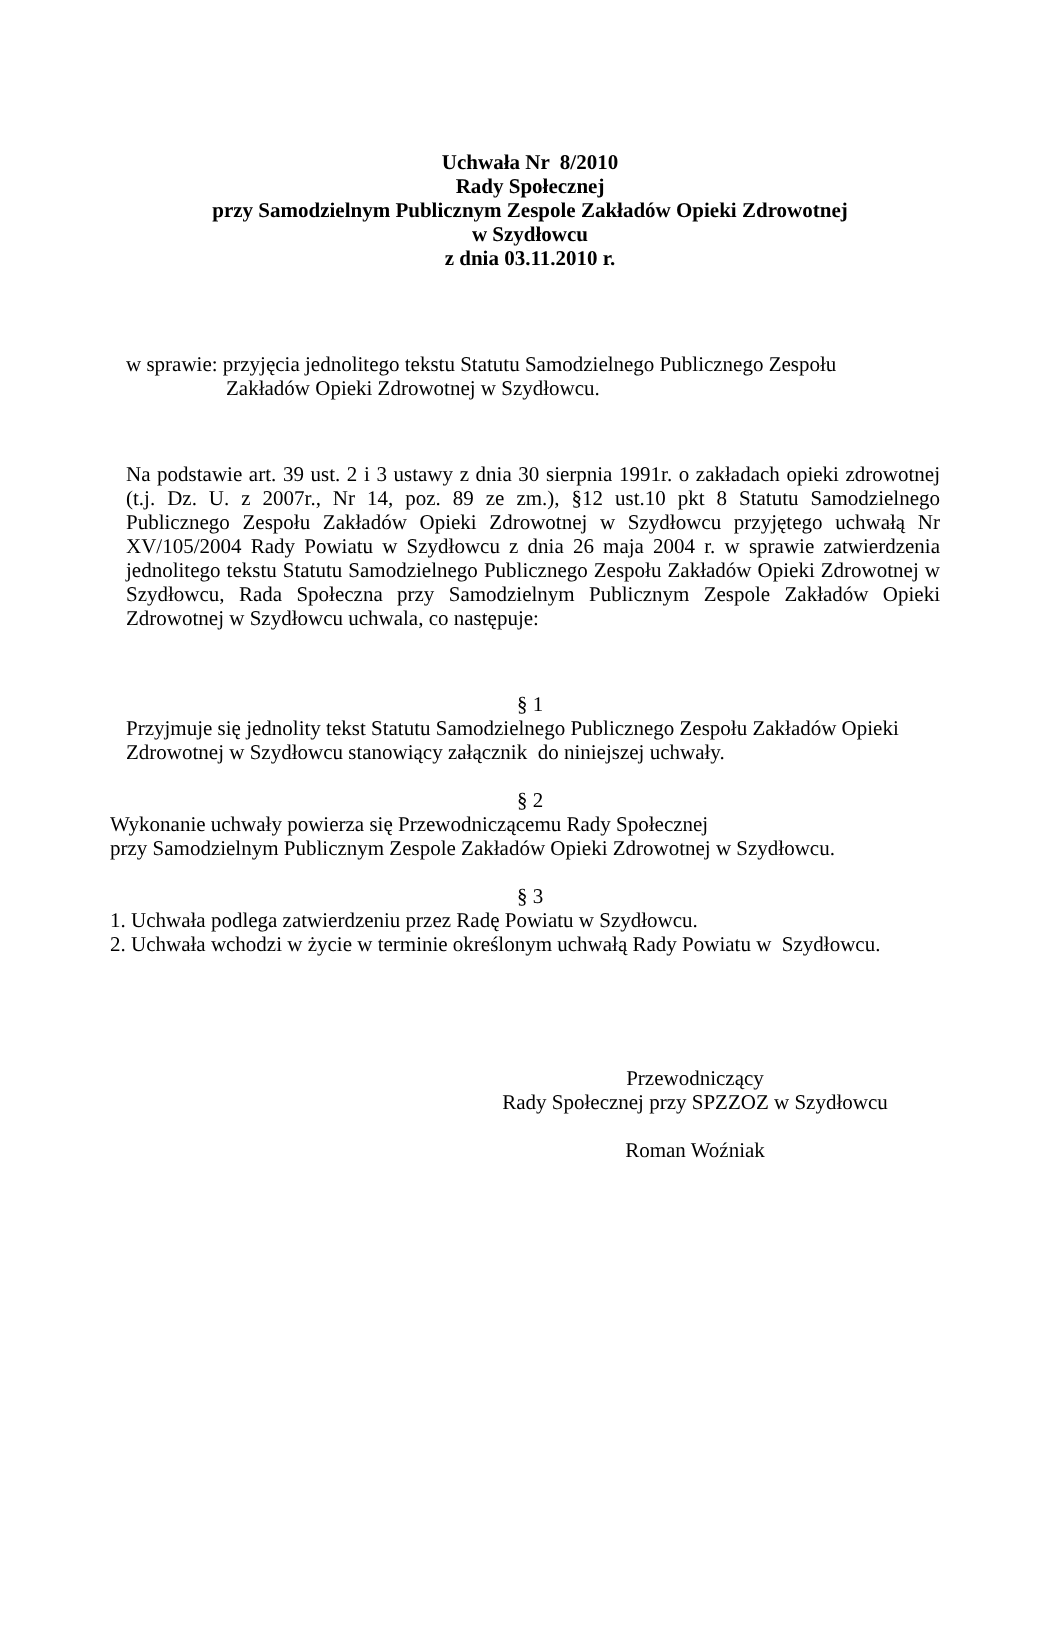Uchwała Nr 8/2010
Rady Społecznej
przy Samodzielnym Publicznym Zespole Zakładów Opieki Zdrowotnej
w Szydłowcu
z dnia 03.11.2010 r.
w sprawie: przyjęcia jednolitego tekstu Statutu Samodzielnego Publicznego Zespołu
Zakładów Opieki Zdrowotnej w Szydłowcu.
Na podstawie art. 39 ust. 2 i 3 ustawy z dnia 30 sierpnia 1991r. o zakładach opieki zdrowotnej (t.j. Dz. U. z 2007r., Nr 14, poz. 89 ze zm.), §12 ust.10 pkt 8 Statutu Samodzielnego Publicznego Zespołu Zakładów Opieki Zdrowotnej w Szydłowcu przyjętego uchwałą Nr XV/105/2004 Rady Powiatu w Szydłowcu z dnia 26 maja 2004 r. w sprawie zatwierdzenia jednolitego tekstu Statutu Samodzielnego Publicznego Zespołu Zakładów Opieki Zdrowotnej w Szydłowcu, Rada Społeczna przy Samodzielnym Publicznym Zespole Zakładów Opieki Zdrowotnej w Szydłowcu uchwala, co następuje:
§ 1
Przyjmuje się jednolity tekst Statutu Samodzielnego Publicznego Zespołu Zakładów Opieki Zdrowotnej w Szydłowcu stanowiący załącznik do niniejszej uchwały.
§ 2
Wykonanie uchwały powierza się Przewodniczącemu Rady Społecznej
przy Samodzielnym Publicznym Zespole Zakładów Opieki Zdrowotnej w Szydłowcu.
§ 3
1. Uchwała podlega zatwierdzeniu przez Radę Powiatu w Szydłowcu.
2. Uchwała wchodzi w życie w terminie określonym uchwałą Rady Powiatu w Szydłowcu.
Przewodniczący
Rady Społecznej przy SPZZOZ w Szydłowcu
Roman Woźniak